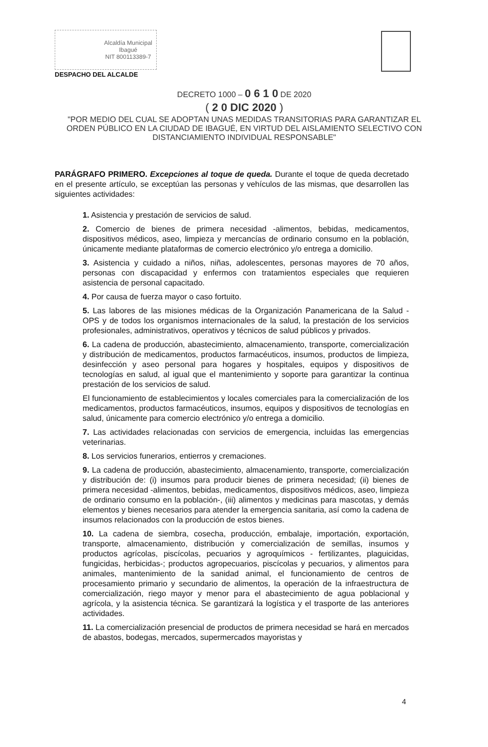Alcaldía Municipal
Ibagué
NIT 800113389-7
DESPACHO DEL ALCALDE
DECRETO 1000 – 0 6 1 0 DE 2020
( 2 0 DIC 2020 )
"POR MEDIO DEL CUAL SE ADOPTAN UNAS MEDIDAS TRANSITORIAS PARA GARANTIZAR EL ORDEN PÚBLICO EN LA CIUDAD DE IBAGUÉ, EN VIRTUD DEL AISLAMIENTO SELECTIVO CON DISTANCIAMIENTO INDIVIDUAL RESPONSABLE"
PARÁGRAFO PRIMERO. Excepciones al toque de queda. Durante el toque de queda decretado en el presente artículo, se exceptúan las personas y vehículos de las mismas, que desarrollen las siguientes actividades:
1. Asistencia y prestación de servicios de salud.
2. Comercio de bienes de primera necesidad -alimentos, bebidas, medicamentos, dispositivos médicos, aseo, limpieza y mercancías de ordinario consumo en la población, únicamente mediante plataformas de comercio electrónico y/o entrega a domicilio.
3. Asistencia y cuidado a niños, niñas, adolescentes, personas mayores de 70 años, personas con discapacidad y enfermos con tratamientos especiales que requieren asistencia de personal capacitado.
4. Por causa de fuerza mayor o caso fortuito.
5. Las labores de las misiones médicas de la Organización Panamericana de la Salud - OPS y de todos los organismos internacionales de la salud, la prestación de los servicios profesionales, administrativos, operativos y técnicos de salud públicos y privados.
6. La cadena de producción, abastecimiento, almacenamiento, transporte, comercialización y distribución de medicamentos, productos farmacéuticos, insumos, productos de limpieza, desinfección y aseo personal para hogares y hospitales, equipos y dispositivos de tecnologías en salud, al igual que el mantenimiento y soporte para garantizar la continua prestación de los servicios de salud.
El funcionamiento de establecimientos y locales comerciales para la comercialización de los medicamentos, productos farmacéuticos, insumos, equipos y dispositivos de tecnologías en salud, únicamente para comercio electrónico y/o entrega a domicilio.
7. Las actividades relacionadas con servicios de emergencia, incluidas las emergencias veterinarias.
8. Los servicios funerarios, entierros y cremaciones.
9. La cadena de producción, abastecimiento, almacenamiento, transporte, comercialización y distribución de: (i) insumos para producir bienes de primera necesidad; (ii) bienes de primera necesidad -alimentos, bebidas, medicamentos, dispositivos médicos, aseo, limpieza de ordinario consumo en la población-, (iii) alimentos y medicinas para mascotas, y demás elementos y bienes necesarios para atender la emergencia sanitaria, así como la cadena de insumos relacionados con la producción de estos bienes.
10. La cadena de siembra, cosecha, producción, embalaje, importación, exportación, transporte, almacenamiento, distribución y comercialización de semillas, insumos y productos agrícolas, piscícolas, pecuarios y agroquímicos - fertilizantes, plaguicidas, fungicidas, herbicidas-; productos agropecuarios, piscícolas y pecuarios, y alimentos para animales, mantenimiento de la sanidad animal, el funcionamiento de centros de procesamiento primario y secundario de alimentos, la operación de la infraestructura de comercialización, riego mayor y menor para el abastecimiento de agua poblacional y agrícola, y la asistencia técnica. Se garantizará la logística y el trasporte de las anteriores actividades.
11. La comercialización presencial de productos de primera necesidad se hará en mercados de abastos, bodegas, mercados, supermercados mayoristas y
4